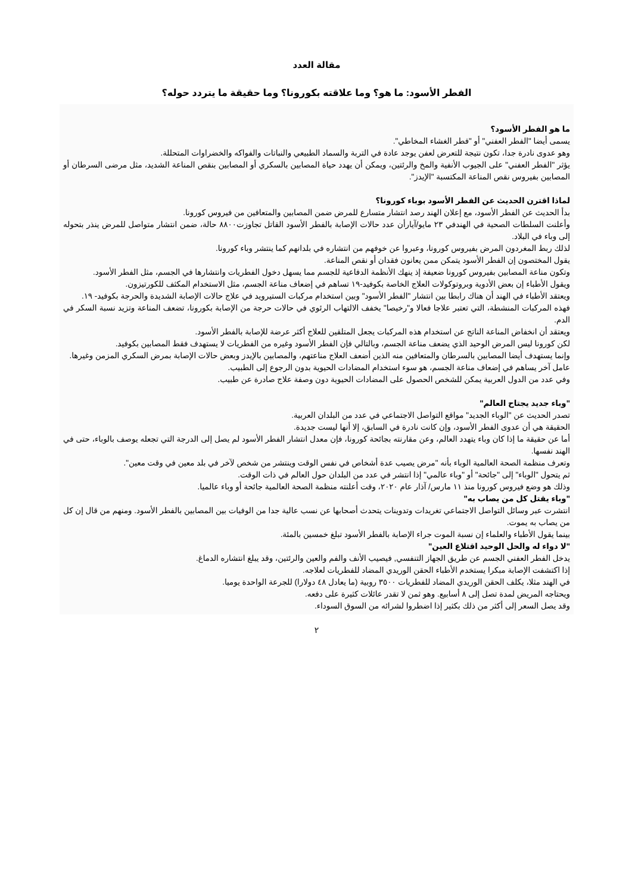مقالة العدد
الفطر الأسود: ما هو؟ وما علاقته بكورونا؟ وما حقيقة ما يتردد حوله؟
ما هو الفطر الأسود؟
يسمى أيضا "الفطر العفني" أو "فطر الغشاء المخاطي".
وهو عدوى نادرة جدا، تكون نتيجة للتعرض لعفن يوجد عادة في التربة والسماد الطبيعي والنباتات والفواكه والخضراوات المتحللة.
يؤثر "الفطر العفني" على الجيوب الأنفية والمخ والرئتين، ويمكن أن يهدد حياة المصابين بالسكري أو المصابين بنقص المناعة الشديد، مثل مرضى السرطان أو المصابين بفيروس نقص المناعة المكتسبة "الإيدز".
لماذا اقترن الحديث عن الفطر الأسود بوباء كورونا؟
بدأ الحديث عن الفطر الأسود، مع إعلان الهند رصد انتشار متسارع للمرض ضمن المصابين والمتعافين من فيروس كورونا.
وأعلنت السلطات الصحية في الهندفي ٢٣ مايو/آيارأن عدد حالات الإصابة بالفطر الأسود القاتل تجاوزت٨٨٠٠ حالة، ضمن انتشار متواصل للمرض ينذر بتحوله إلى وباء في البلاد.
لذلك ربط المغردون المرض بفيروس كورونا، وعبروا عن خوفهم من انتشاره في بلدانهم كما ينتشر وباء كورونا.
يقول المختصون إن الفطر الأسود يتمكن ممن يعانون فقدان أو نقص المناعة.
وتكون مناعة المصابين بفيروس كورونا ضعيفة إذ ينهك الأنظمة الدفاعية للجسم مما يسهل دخول الفطريات وانتشارها في الجسم، مثل الفطر الأسود.
ويقول الأطباء إن بعض الأدوية وبروتوكولات العلاج الخاصة بكوفيد-١٩ تساهم في إضعاف مناعة الجسم، مثل الاستخدام المكثف للكورتيزون.
ويعتقد الأطباء في الهند أن هناك رابطا بين انتشار "الفطر الأسود" وبين استخدام مركبات الستيرويد في علاج حالات الإصابة الشديدة والحرجة بكوفيد- ١٩.
فهذه المركبات المنشطة، التي تعتبر علاجا فعالا و"رخيصا" يخفف الالتهاب الرئوي في حالات حرجة من الإصابة بكورونا، تضعف المناعة وتزيد نسبة السكر في الدم.
ويعتقد أن انخفاض المناعة الناتج عن استخدام هذه المركبات يجعل المتلقين للعلاج أكثر عرضة للإصابة بالفطر الأسود.
لكن كورونا ليس المرض الوحيد الذي يضعف مناعة الجسم، وبالتالي فإن الفطر الأسود وغيره من الفطريات لا يستهدف فقط المصابين بكوفيد.
وإنما يستهدف أيضا المصابين بالسرطان والمتعافين منه الذين أضعف العلاج مناعتهم، والمصابين بالإيدز وبعض حالات الإصابة بمرض السكري المزمن وغيرها.
عامل آخر يساهم في إضعاف مناعة الجسم، هو سوء استخدام المضادات الحيوية بدون الرجوع إلى الطبيب.
وفي عدد من الدول العربية يمكن للشخص الحصول على المضادات الحيوية دون وصفة علاج صادرة عن طبيب.
"وباء جديد يجتاح العالم"
تصدر الحديث عن "الوباء الجديد" مواقع التواصل الاجتماعي في عدد من البلدان العربية.
الحقيقة هي أن عدوى الفطر الأسود، وإن كانت نادرة في السابق، إلا أنها ليست جديدة.
أما عن حقيقة ما إذا كان وباء يتهدد العالم، وعن مقارنته بجائحة كورونا، فإن معدل انتشار الفطر الأسود لم يصل إلى الدرجة التي تجعله يوصف بالوباء، حتى في الهند نفسها.
وتعرف منظمة الصحة العالمية الوباء بأنه "مرض يصيب عدة أشخاص في نفس الوقت وينتشر من شخص لآخر في بلد معين في وقت معين".
ثم يتحول "الوباء" إلى "جائحة" أو "وباء عالمي" إذا انتشر في عدد من البلدان حول العالم في ذات الوقت.
وذلك هو وضع فيروس كورونا منذ ١١ مارس/ آذار عام ٢٠٢٠، وقت أعلنته منظمة الصحة العالمية جائحة أو وباء عالميا.
"وباء يقتل كل من يصاب به"
انتشرت عبر وسائل التواصل الاجتماعي تغريدات وتدوينات يتحدث أصحابها عن نسب عالية جدا من الوفيات بين المصابين بالفطر الأسود. ومنهم من قال إن كل من يصاب به يموت.
بينما يقول الأطباء والعلماء إن نسبة الموت جراء الإصابة بالفطر الأسود تبلغ خمسين بالمئة.
"لا دواء له والحل الوحيد اقتلاع العين"
يدخل الفطر العفني الجسم عن طريق الجهاز التنفسي, فيصيب الأنف والفم والعين والرئتين، وقد يبلغ انتشاره الدماغ.
إذا اكتشفت الإصابة مبكرا يستخدم الأطباء الحقن الوريدي المضاد للفطريات لعلاجه.
في الهند مثلا، يكلف الحقن الوريدي المضاد للفطريات ٣٥٠٠ روبية (ما يعادل ٤٨ دولارا) للجرعة الواحدة يوميا.
ويحتاجه المريض لمدة تصل إلى ٨ أسابيع. وهو ثمن لا تقدر عائلات كثيرة على دفعه.
وقد يصل السعر إلى أكثر من ذلك بكثير إذا اضطروا لشرائه من السوق السوداء.
٢